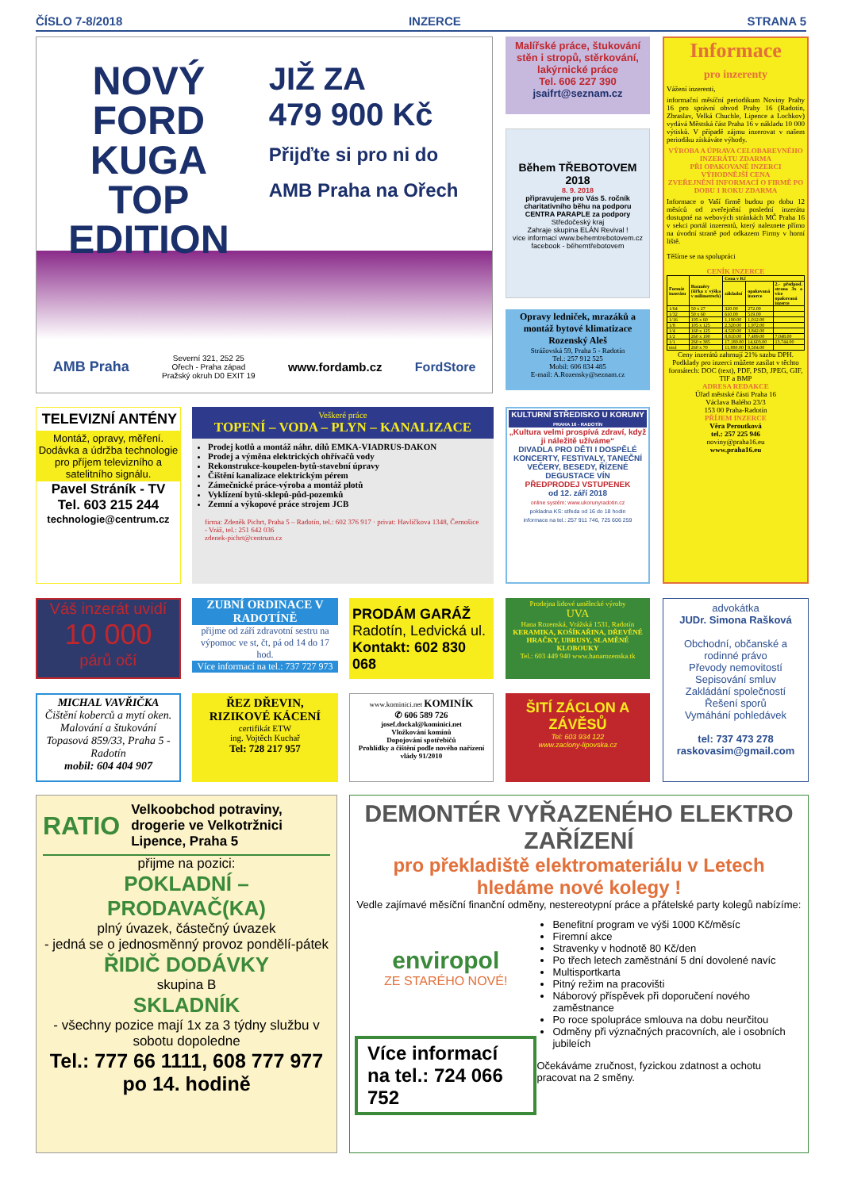ČÍSLO 7-8/2018 INZERCE STRANA 5
NOVÝ FORD
KUGA
TOP EDITION
JIŽ ZA
479 900 Kč
Přijďte si pro ni do AMB Praha na Ořech
AMB Praha Severní 321, 252 25
Ořech - Praha západ
Pražský okruh D0 EXIT 19 www.fordamb.cz FordStore
Malířské práce, štukování stěn i stropů, stěrkování, lakýrnické práce
Tel. 606 227 390
jsaifrt@seznam.cz
Během TŘEBOTOVEM 2018
8. 9. 2018
připravujeme pro Vás 5. ročník charitativního běhu na podporu CENTRA PARAPLE za podpory
Středočeský kraj
Zahraje skupina ELÁN Revival !
více informací www.behemtrebotovem.cz facebook - běhemtřebotovem
Opravy ledniček, mrazáků a montáž bytové klimatizace
Rozenský Aleš
Strážovská 59, Praha 5 - Radotín
Tel.: 257 912 525
Mobil: 606 834 485
E-mail: A.Rozensky@seznam.cz
Informace
pro inzerenty
Vážení inzerenti,
informační měsíční periodikum Noviny Prahy 16 pro správní obvod Prahy 16 (Radotín, Zbraslav, Velká Chuchle, Lipence a Lochkov) vydává Městská část Praha 16 v nákladu 10 000 výtisků. V případě zájmu inzerovat v našem periodiku získáváte výhody.
VÝROBA A ÚPRAVA CELOBAREVNÉHO INZERÁTU ZDARMA
PŘI OPAKOVANÉ INZERCI VÝHODNĚJŠÍ CENA
ZVEŘEJNĚNÍ INFORMACÍ O FIRMĚ PO DOBU 1 ROKU ZDARMA
Informace o Vaší firmě budou po dobu 12 měsíců od zveřejnění poslední inzerátu dostupné na webových stránkách MČ Praha 16 v sekci portál inzerentů, který naleznete přímo na úvodní straně pod odkazem Firmy v horní liště.
Těšíme se na spolupráci
CENÍK INZERCE
| Formát inzerátu | Rozměry (šířka x výška v milimetrech) | Cena v Kč | | |
| --- | --- | --- | --- | --- |
| | | základní | opakovaná inzerce | 2.- předposl. strana 3x a více opakovaná inzerce |
| 1/64 | 50 x 27 | 320.00 | 272.00 | |
| 1/32 | 50 x 60 | 610.00 | 519.00 | |
| 1/16 | 105 x 60 | 1,190.00 | 1,012.00 | |
| 1/8 | 105 x 125 | 2,320.00 | 1,972.00 | |
| 1/4 | 160 x 125 | 4,520.00 | 3,842.00 | |
| 1/2 | 260 x 190 | 8,810.00 | 7,489.00 | 7,048.00 |
| 1/1 | 260 x 385 | 17,180.00 | 14,603.00 | 13,744.00 |
| titul | 260 x 70 | 11,880.00 | 9,504.00 | |
Ceny inzerátů zahrnují 21% sazbu DPH. Podklady pro inzerci můžete zasílat v těchto formátech: DOC (text), PDF, PSD, JPEG, GIF, TIF a BMP
ADRESA REDAKCE
Úřad městské části Praha 16
Václava Balého 23/3
153 00 Praha-Radotín
PŘÍJEM INZERCE
Věra Peroutková
tel.: 257 225 946
noviny@praha16.eu
www.praha16.eu
TELEVIZNÍ ANTÉNY
Montáž, opravy, měření. Dodávka a údržba technologie pro příjem televizního a satelitního signálu.
Pavel Stráník - TV
Tel. 603 215 244
technologie@centrum.cz
Veškeré práce
TOPENÍ – VODA – PLYN – KANALIZACE
Prodej kotlů a montáž náhr. dílů EMKA-VIADRUS-DAKON
Prodej a výměna elektrických ohřívačů vody
Rekonstrukce-koupelen-bytů-stavební úpravy
Čištění kanalizace elektrickým pérem
Zámečnické práce-výroba a montáž plotů
Vyklízení bytů-sklepů-půd-pozemků
Zemní a výkopové práce strojem JCB
firma: Zdeněk Pichrt, Praha 5 – Radotín, tel.: 602 376 917 · privat: Havlíčkova 1348, Černošice - Vráž, tel.: 251 642 036
zdenek-pichrt@centrum.cz
KULTURNÍ STŘEDISKO U KORUNY
PRAHA 16 - RADOTÍN
„Kultura velmi prospívá zdraví, když ji náležitě užíváme“
DIVADLA PRO DĚTI I DOSPĚLÉ KONCERTY, FESTIVALY, TANEČNÍ VEČERY, BESEDY, ŘÍZENÉ DEGUSTACE VÍN
PŘEDPRODEJ VSTUPENEK
od 12. září 2018
online systém: www.ukorunyradotin.cz
pokladna KS: středa od 16 do 18 hodin
informace na tel.: 257 911 746, 725 606 259
Váš inzerát uvidí
10 000
párů očí
ZUBNÍ ORDINACE V RADOTÍNĚ
přijme od září zdravotní sestru na výpomoc ve st, čt, pá od 14 do 17 hod.
Více informací na tel.: 737 727 973
PRODÁM GARÁŽ
Radotín, Ledvická ul.
Kontakt: 602 830 068
Prodejna lidové umělecké výroby
UVA
Hana Rozenská, Vrážská 1531, Radotín
KERAMIKA, KOŠÍKAŘINA, DŘEVĚNÉ HRAČKY, UBRUSY, SLAMĚNÉ KLOBOUKY
Tel.: 603 449 940 www.hanarozenska.tk
advokátka
JUDr. Simona Rašková
Obchodní, občanské a rodinné právo
Převody nemovitostí
Sepisování smluv
Zakládání společností
Řešení sporů
Vymáhání pohledávek
tel: 737 473 278
raskovasim@gmail.com
MICHAL VAVŘIČKA
Čištění koberců a mytí oken. Malování a štukování Topasová 859/33, Praha 5 - Radotín
mobil: 604 404 907
ŘEZ DŘEVIN, RIZIKOVÉ KÁCENÍ
certifikát ETW
ing. Vojtěch Kuchař
Tel: 728 217 957
www.kominici.net KOMINÍK
✆ 606 589 726
josef.dockal@kominici.net
Vložkování komínů
Dopojování spotřebičů
Prohlídky a čištění podle nového nařízení vlády 91/2010
ŠITÍ ZÁCLON A ZÁVĚSŮ
Tel: 603 934 122
www.zaclony-lipovska.cz
RATIO Velkoobchod potraviny, drogerie ve Velkotržnici Lipence, Praha 5
přijme na pozici:
POKLADNÍ – PRODAVAČ(KA)
plný úvazek, částečný úvazek
- jedná se o jednosměnný provoz pondělí-pátek
ŘIDIČ DODÁVKY
skupina B
SKLADNÍK
- všechny pozice mají 1x za 3 týdny službu v sobotu dopoledne
Tel.: 777 66 1111, 608 777 977
po 14. hodině
DEMONTÉR VYŘAZENÉHO ELEKTRO ZAŘÍZENÍ
pro překladiště elektromateriálu v Letech
hledáme nové kolegy !
Vedle zajímavé měsíční finanční odměny, nestereotypní práce a přátelské party kolegů nabízíme:
enviropol
ZE STARÉHO NOVÉ!
Více informací
na tel.: 724 066 752
Benefitní program ve výši 1000 Kč/měsíc
Firemní akce
Stravenky v hodnotě 80 Kč/den
Po třech letech zaměstnání 5 dní dovolené navíc
Multisportkarta
Pitný režim na pracovišti
Náborový příspěvek při doporučení nového zaměstnance
Po roce spolupráce smlouva na dobu neurčitou
Odměny při význačných pracovních, ale i osobních jubileích
Očekáváme zručnost, fyzickou zdatnost a ochotu pracovat na 2 směny.